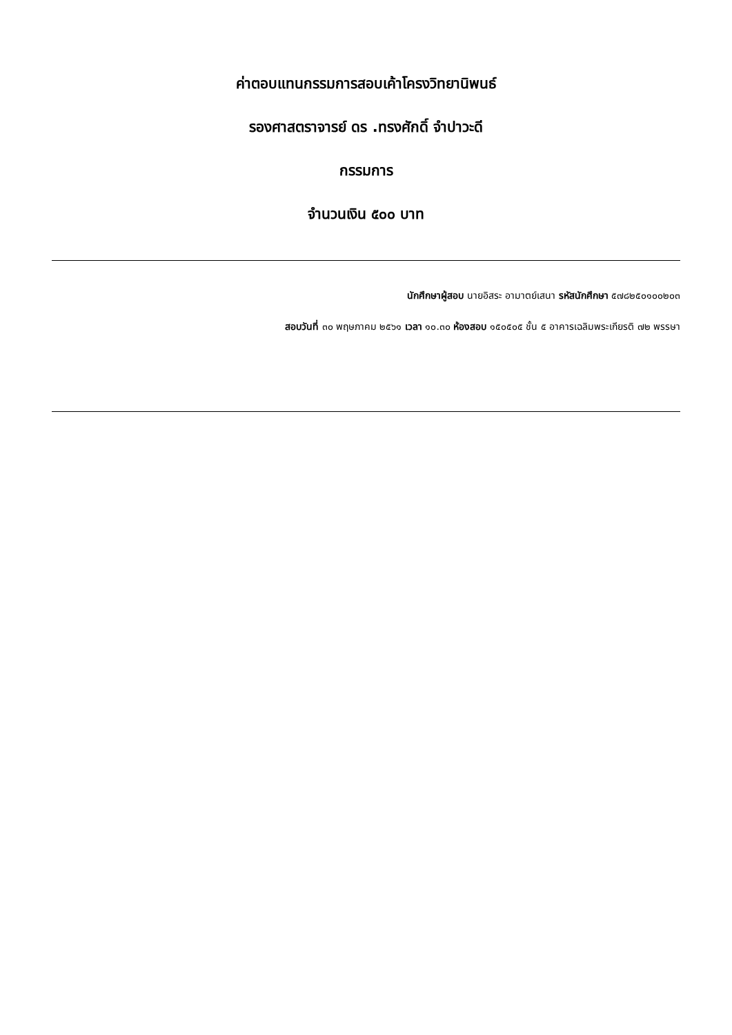ค่าตอบแทนกรรมการสอบเค้าโครงวิทยานิพนธ์
รองศาสตราจารย์ ดร .ทรงศักดิ์ จำปาวะดี
กรรมการ
จำนวนเงิน ๕๐๐ บาท
นักศึกษาผู้สอบ นายอิสระ อามาตย์เสนา รหัสนักศึกษา ๕๗๘๒๕๐๑๐๐๒๐๓
สอบวันที่ ๓๐ พฤษภาคม ๒๕๖๑ เวลา ๑๐.๓๐ ห้องสอบ ๑๕๐๕๐๕ ชั้น ๕ อาคารเฉลิมพระเกียรติ ๗๒ พรรษา